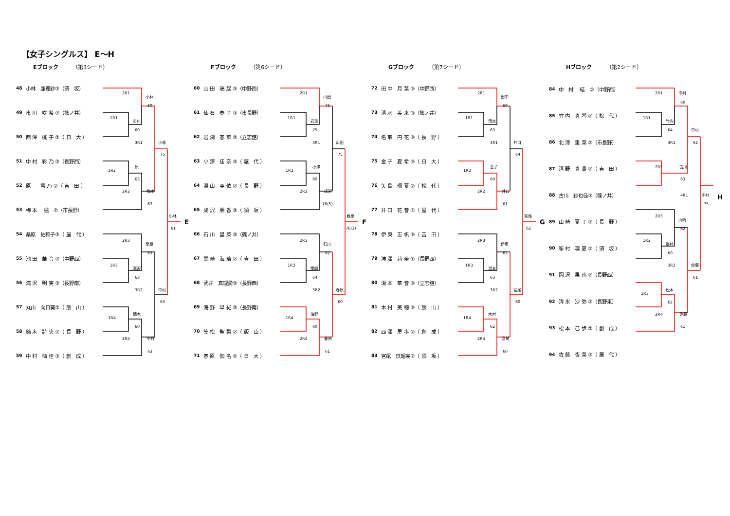【女子シングルス】 E～H
Eブロック （第3シード）
| 48 | 小林 亜理紗③（須 坂） |
| 49 | 市 川 咲 希 ③（篠ノ井） |
| 50 | 西 澤 桃 子 ②（ 日 大 ） |
| 51 | 中 村 彩 乃 ③（長野西） |
| 52 | 原 雪 乃 ②（ 吉 田 ） |
| 53 | 梅 本 楓 ②（市長野） |
| 54 | 桑原 佐和子③（ 屋 代 ） |
| 55 | 池 田 華 音 ③（中野西） |
| 56 | 滝 沢 明 実 ③（長野南） |
| 57 | 丸山 向日葵②（ 飯 山 ） |
| 58 | 鏑 木 詩 央 ②（ 長 野 ） |
| 59 | 中 村 柚 佳 ③（ 創 成 ） |
2R1
小林
60
1R1
市川
60
3R1
小林
75
原
1R2
63
2R2
梅本
63
小林
61
E
2R3
桑原
63
1R3
滝沢
63
3R2
中村
63
鏑木
1R4
60
2R4
中村
63
Fブロック （第6シード）
| 60 | 山 田 瑞 起 ③（中野西） |
| 61 | 仙 石 奏 子 ③（市長野） |
| 62 | 岩 渕 春 菜 ③（立志舘） |
| 63 | 小 澤 佳 奈 ③（ 屋 代 ） |
| 64 | 湯 山 亜 依 ②（ 長 野 ） |
| 65 | 成 沢 朋 香 ③（ 須 坂 ） |
| 66 | 石 川 里 菜 ③（篠ノ井） |
| 67 | 関 崎 海 璃 ②（ 吉 田 ） |
| 68 | 武井 真理愛③（長野西） |
| 69 | 海 野 早 紀 ③（長野南） |
| 70 | 笠 松 聖 梨 ②（ 飯 山 ） |
| 71 | 春 原 伽 名 ②（ 日 大 ） |
2R1
山田
75
1R1
岩渕
75
3R1
山田
75
小澤
1R2
60
2R2
成沢
76(5)
春原
76(3)
F
2R3
石川
62
1R3
関崎
64
3R2
春原
60
海野
1R4
60
2R4
春原
61
Gブロック （第7シード）
| 72 | 田 中 月 菜 ③（中野西） |
| 73 | 清 水 美 来 ③（篠ノ井） |
| 74 | 名 取 円 花 ③（ 長 野 ） |
| 75 | 金 子 夏 希 ③（ 日 大 ） |
| 76 | 矢 島 瑠 夏 ②（ 松 代 ） |
| 77 | 井 口 花 音 ②（ 屋 代 ） |
| 78 | 伊 東 志 帆 ③（ 吉 田 ） |
| 79 | 滝 澤 莉 奈 ①（長野西） |
| 80 | 湯 本 華 音 ③（立志舘） |
| 81 | 木 村 美 穂 ③（ 飯 山 ） |
| 82 | 西 澤 里 歩 ②（ 創 成 ） |
| 83 | 宮尾 玖瑠実②（ 須 坂 ） |
2R1
田中
60
1R1
清水
63
3R1
井口
64
金子
1R2
60
2R2
井口
61
宮尾
62
G
2R3
伊東
62
1R3
湯本
63
3R2
宮尾
60
木村
1R4
62
2R4
宮尾
60
Hブロック （第2シード）
| 84 | 中 村 結 ②（中野西） |
| 85 | 竹 内 真 琴 ②（ 松 代 ） |
| 86 | 北 澤 里 菜 ②（市長野） |
| 87 | 清 野 真 貴 ②（ 吉 田 ） |
| 88 | 古川 紗也佳③（篠ノ井） |
| 89 | 山 崎 夏 子 ③（ 長 野 ） |
| 90 | 峯 村 凜 夏 ②（ 須 坂 ） |
| 91 | 岡 沢 果 南 ②（長野西） |
| 92 | 清 水 沙 弥 ③（長野東） |
| 93 | 松 本 己 歩 ②（ 創 成 ） |
| 94 | 佐 藤 杏 菜 ③（ 屋 代 ） |
2R1
中村
60
1R1
竹内
64
3R1
中村
62
2R2
古川
63
4R1
中村
75
H
2R3
山崎
62
1R2
峯村
60
3R2
佐藤
61
松本
1R3
62
2R4
佐藤
61